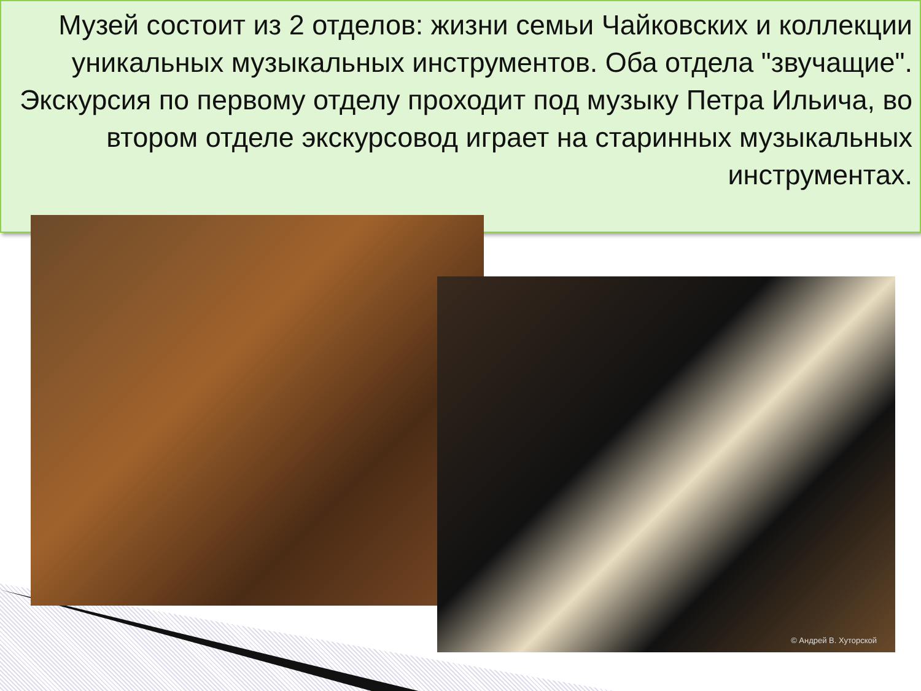Музей состоит из 2 отделов: жизни семьи Чайковских и коллекции уникальных музыкальных инструментов. Оба отдела "звучащие". Экскурсия по первому отделу проходит под музыку Петра Ильича, во втором отделе экскурсовод играет на старинных музыкальных инструментах.
© Андрей В. Хуторской